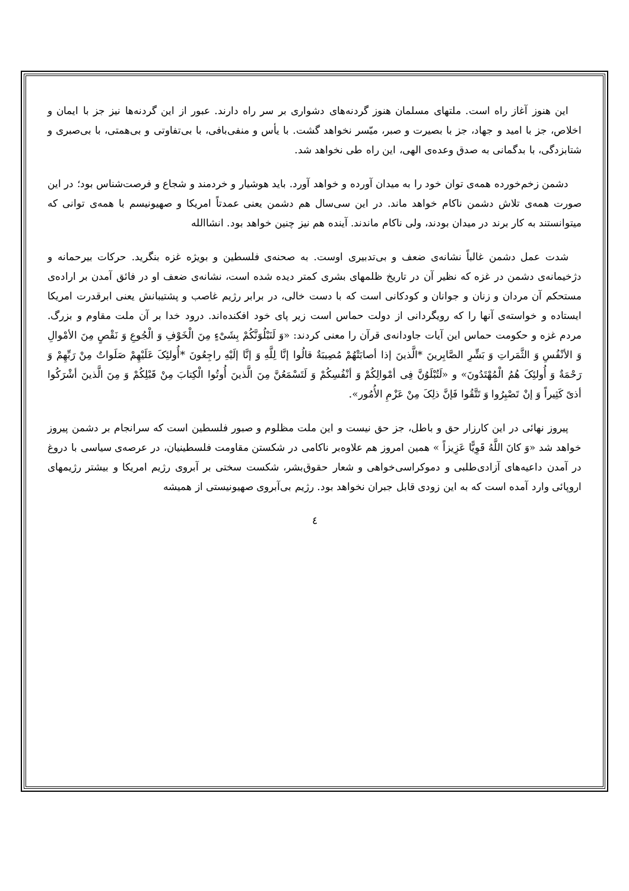این هنوز آغاز راه است. ملتهای مسلمان هنوز گردنه‌های دشواری بر سر راه دارند. عبور از این گردنه‌ها نیز جز با ایمان و اخلاص، جز با امید و جهاد، جز با بصیرت و صبر، میّسر نخواهد گشت. با یأس و منفی‌بافی، با بی‌تفاوتی و بی‌همتی، با بی‌صبری و شتابزدگی، با بدگمانی به صدق وعده‌ی الهی، این راه طی نخواهد شد.
دشمن زخم‌خورده همه‌ی توان خود را به میدان آورده و خواهد آورد. باید هوشیار و خردمند و شجاع و فرصت‌شناس بود؛ در این صورت همه‌ی تلاش دشمن ناکام خواهد ماند. در این سی‌سال هم دشمن یعنی عمدتاً امریکا و صهیونیسم با همه‌ی توانی که میتوانستند به کار برند در میدان بودند، ولی ناکام ماندند. آینده هم نیز چنین خواهد بود. انشاالله
شدت عمل دشمن غالباً نشانه‌ی ضعف و بی‌تدبیری اوست. به صحنه‌ی فلسطین و بویژه غزه بنگرید. حرکات بیرحمانه و دژخیمانه‌ی دشمن در غزه که نظیر آن در تاریخ ظلمهای بشری کمتر دیده شده است، نشانه‌ی ضعف او در فائق آمدن بر اراده‌ی مستحکم آن مردان و زنان و جوانان و کودکانی است که با دست خالی، در برابر رژیم غاصب و پشتیبانش یعنی ابرقدرت امریکا ایستاده و خواسته‌ی آنها را که رویگردانی از دولت حماس است زیر پای خود افکنده‌اند. درود خدا بر آن ملت مقاوم و بزرگ. مردم غزه و حکومت حماس این آیات جاودانه‌ی قرآن را معنی کردند: «وَ لَنَبْلُوَنَّكُمْ بِشَیْءٍ مِنَ الْخَوْفِ وَ الْجُوعِ وَ نَقْصٍ مِنَ الأمْوالِ وَ الأنْفُسِ وَ الثَّمَراتِ وَ بَشِّرِ الصَّابِرینَ *الَّذینَ إذا أصابَتْهُمْ مُصِیبَةٌ قالُوا إنَّا لِلَّهِ وَ إنَّا إلَیْهِ راجِعُونَ *أُولئِکَ عَلَیْهِمْ صَلَواتٌ مِنْ رَبِّهِمْ وَ رَحْمَةٌ وَ أُولئِکَ هُمُ الْمُهْتَدُونَ» و «لَتُبْلَوُنَّ فِی أمْوالِكُمْ وَ أنْفُسِكُمْ وَ لَتَسْمَعُنَّ مِنَ الَّذینَ أُوتُوا الْكِتابَ مِنْ قَبْلِكُمْ وَ مِنَ الَّذینَ أشْرَكُوا أذیً كَثِیراً وَ إنْ تَصْبِرُوا وَ تَتَّقُوا فَإنَّ ذلِکَ مِنْ عَزْمِ الأُمُور».
پیروز نهائی در این کارزار حق و باطل، جز حق نیست و این ملت مظلوم و صبور فلسطین است که سرانجام بر دشمن پیروز خواهد شد «وَ كانَ اللَّهُ قَوِیًّا عَزِیزاً » همین امروز هم علاوه‌بر ناکامی در شکستن مقاومت فلسطینیان، در عرصه‌ی سیاسی با دروغ در آمدن داعیه‌های آزادی‌طلبی و دموکراسی‌خواهی و شعار حقوق‌بشر، شکست سختی بر آبروی رژیم امریکا و بیشتر رژیمهای اروپائی وارد آمده است که به این زودی قابل جبران نخواهد بود. رژیم بی‌آبروی صهیونیستی از همیشه
٤